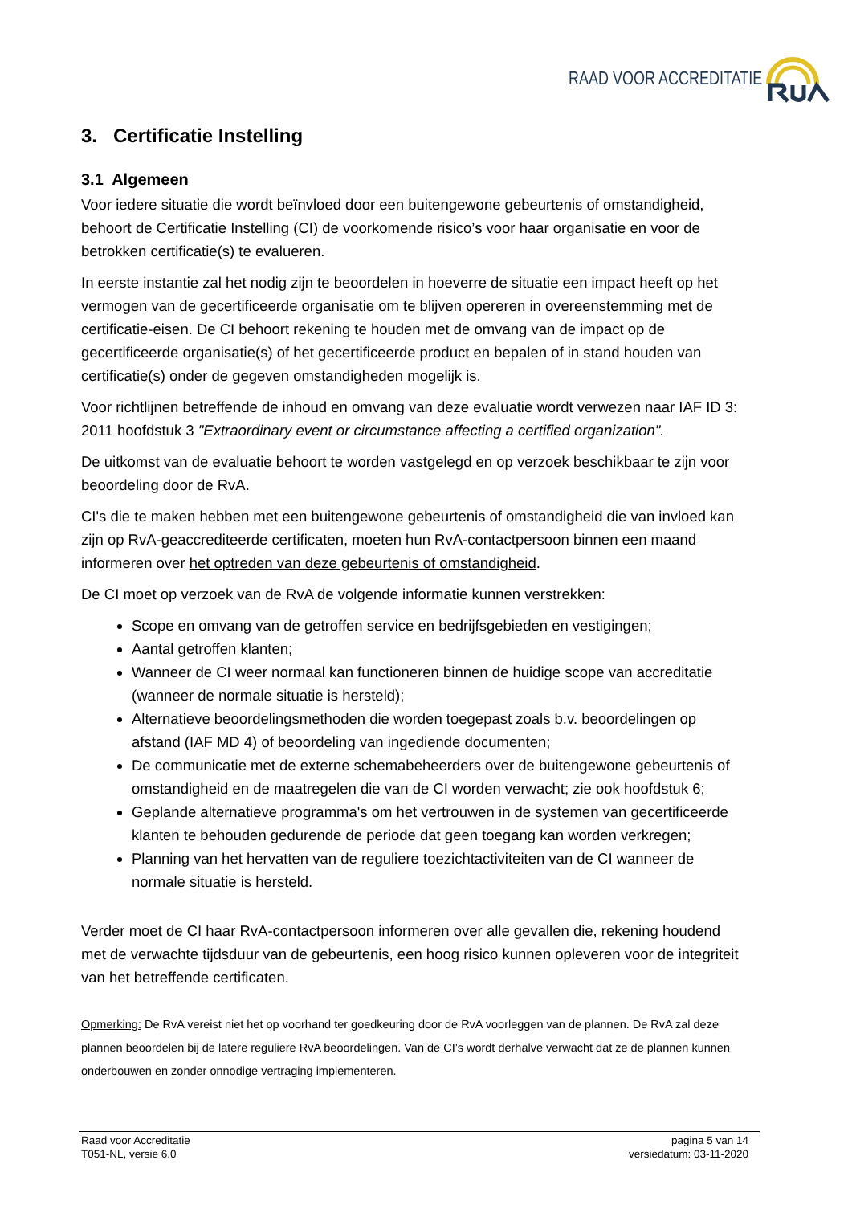RAAD VOOR ACCREDITATIE
3. Certificatie Instelling
3.1 Algemeen
Voor iedere situatie die wordt beïnvloed door een buitengewone gebeurtenis of omstandigheid, behoort de Certificatie Instelling (CI) de voorkomende risico’s voor haar organisatie en voor de betrokken certificatie(s) te evalueren.
In eerste instantie zal het nodig zijn te beoordelen in hoeverre de situatie een impact heeft op het vermogen van de gecertificeerde organisatie om te blijven opereren in overeenstemming met de certificatie-eisen. De CI behoort rekening te houden met de omvang van de impact op de gecertificeerde organisatie(s) of het gecertificeerde product en bepalen of in stand houden van certificatie(s) onder de gegeven omstandigheden mogelijk is.
Voor richtlijnen betreffende de inhoud en omvang van deze evaluatie wordt verwezen naar IAF ID 3: 2011 hoofdstuk 3 "Extraordinary event or circumstance affecting a certified organization".
De uitkomst van de evaluatie behoort te worden vastgelegd en op verzoek beschikbaar te zijn voor beoordeling door de RvA.
CI's die te maken hebben met een buitengewone gebeurtenis of omstandigheid die van invloed kan zijn op RvA-geaccrediteerde certificaten, moeten hun RvA-contactpersoon binnen een maand informeren over het optreden van deze gebeurtenis of omstandigheid.
De CI moet op verzoek van de RvA de volgende informatie kunnen verstrekken:
Scope en omvang van de getroffen service en bedrijfsgebieden en vestigingen;
Aantal getroffen klanten;
Wanneer de CI weer normaal kan functioneren binnen de huidige scope van accreditatie (wanneer de normale situatie is hersteld);
Alternatieve beoordelingsmethoden die worden toegepast zoals b.v. beoordelingen op afstand (IAF MD 4) of beoordeling van ingediende documenten;
De communicatie met de externe schemabeheerders over de buitengewone gebeurtenis of omstandigheid en de maatregelen die van de CI worden verwacht; zie ook hoofdstuk 6;
Geplande alternatieve programma's om het vertrouwen in de systemen van gecertificeerde klanten te behouden gedurende de periode dat geen toegang kan worden verkregen;
Planning van het hervatten van de reguliere toezichtactiviteiten van de CI wanneer de normale situatie is hersteld.
Verder moet de CI haar RvA-contactpersoon informeren over alle gevallen die, rekening houdend met de verwachte tijdsduur van de gebeurtenis, een hoog risico kunnen opleveren voor de integriteit van het betreffende certificaten.
Opmerking: De RvA vereist niet het op voorhand ter goedkeuring door de RvA voorleggen van de plannen. De RvA zal deze plannen beoordelen bij de latere reguliere RvA beoordelingen. Van de CI’s wordt derhalve verwacht dat ze de plannen kunnen onderbouwen en zonder onnodige vertraging implementeren.
Raad voor Accreditatie
T051-NL, versie 6.0
pagina 5 van 14
versiedatum: 03-11-2020